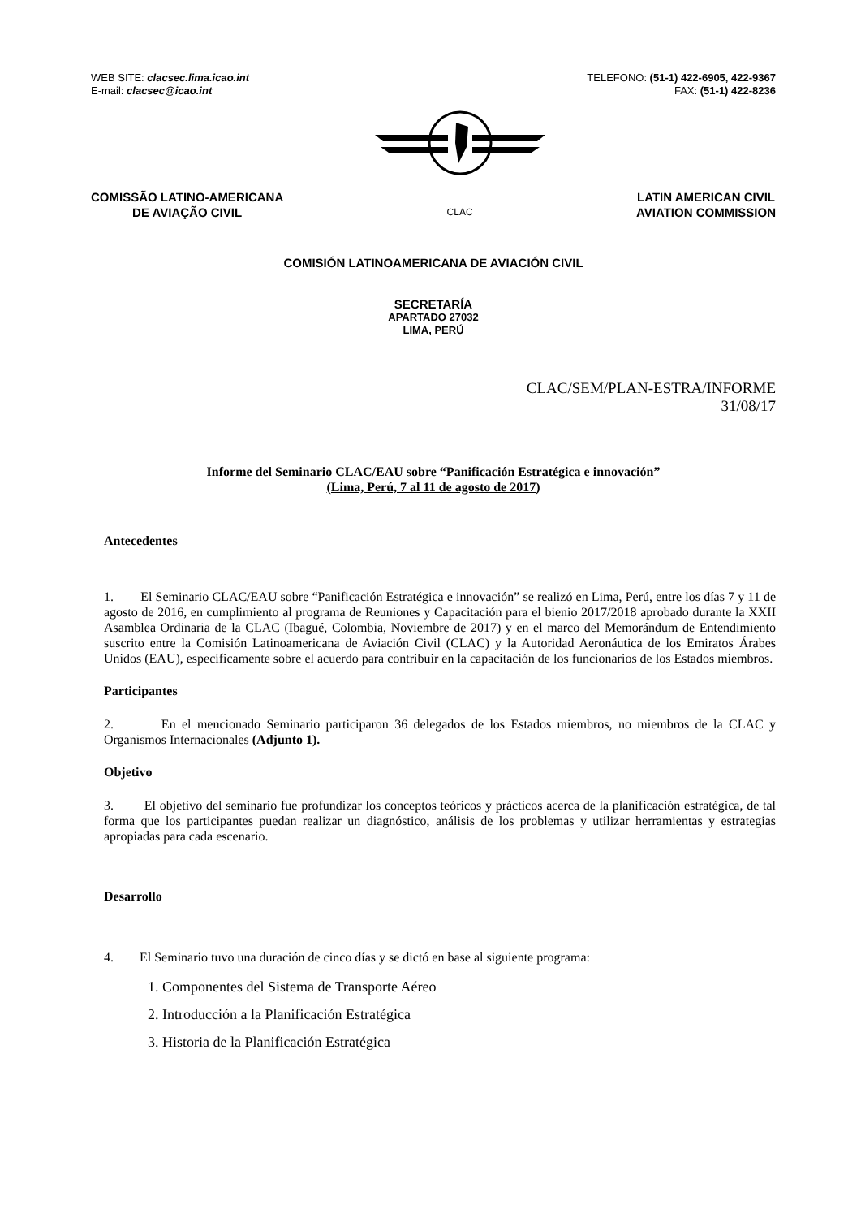WEB SITE: clacsec.lima.icao.int
E-mail: clacsec@icao.int
TELEFONO: (51-1) 422-6905, 422-9367
FAX: (51-1) 422-8236
COMISSÃO LATINO-AMERICANA
DE AVIAÇÃO CIVIL
CLAC
LATIN AMERICAN CIVIL
AVIATION COMMISSION
COMISIÓN LATINOAMERICANA DE AVIACIÓN CIVIL
SECRETARÍA
APARTADO 27032
LIMA, PERÚ
CLAC/SEM/PLAN-ESTRA/INFORME
31/08/17
Informe del Seminario CLAC/EAU sobre “Panificación Estratégica e innovación”
(Lima, Perú, 7 al 11 de agosto de 2017)
Antecedentes
1. El Seminario CLAC/EAU sobre “Panificación Estratégica e innovación” se realizó en Lima, Perú, entre los días 7 y 11 de agosto de 2016, en cumplimiento al programa de Reuniones y Capacitación para el bienio 2017/2018 aprobado durante la XXII Asamblea Ordinaria de la CLAC (Ibagué, Colombia, Noviembre de 2017) y en el marco del Memorándum de Entendimiento suscrito entre la Comisión Latinoamericana de Aviación Civil (CLAC) y la Autoridad Aeronáutica de los Emiratos Árabes Unidos (EAU), específicamente sobre el acuerdo para contribuir en la capacitación de los funcionarios de los Estados miembros.
Participantes
2. En el mencionado Seminario participaron 36 delegados de los Estados miembros, no miembros de la CLAC y Organismos Internacionales (Adjunto 1).
Objetivo
3. El objetivo del seminario fue profundizar los conceptos teóricos y prácticos acerca de la planificación estratégica, de tal forma que los participantes puedan realizar un diagnóstico, análisis de los problemas y utilizar herramientas y estrategias apropiadas para cada escenario.
Desarrollo
4. El Seminario tuvo una duración de cinco días y se dictó en base al siguiente programa:
1. Componentes del Sistema de Transporte Aéreo
2. Introducción a la Planificación Estratégica
3. Historia de la Planificación Estratégica